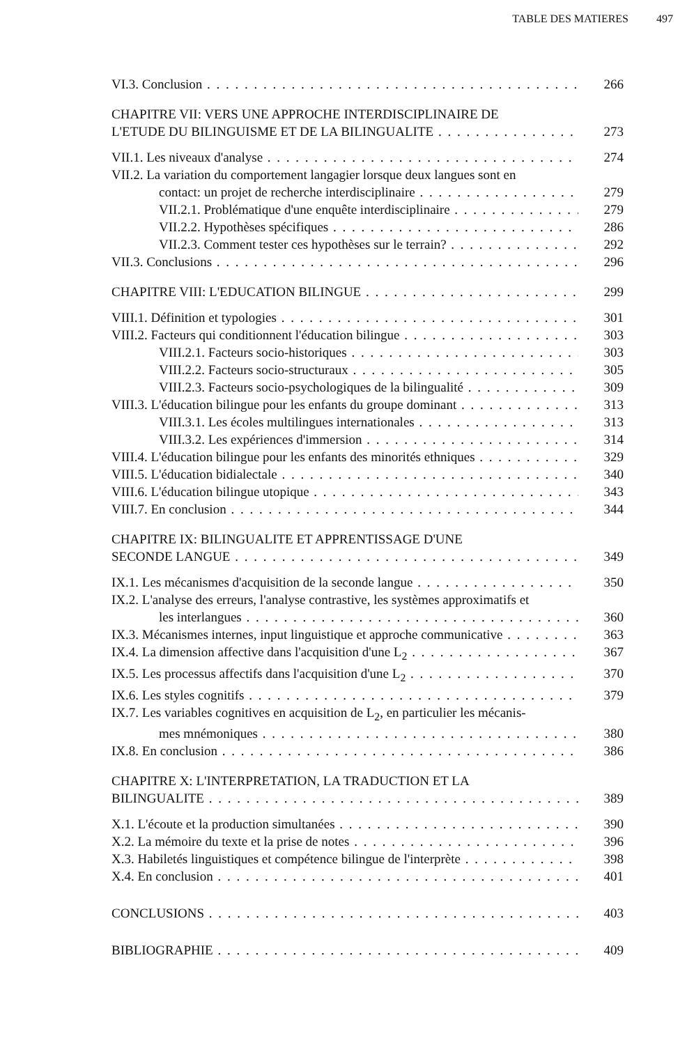TABLE DES MATIERES 497
VI.3. Conclusion 266
CHAPITRE VII: VERS UNE APPROCHE INTERDISCIPLINAIRE DE
L'ETUDE DU BILINGUISME ET DE LA BILINGUALITE 273
VII.1. Les niveaux d'analyse 274
VII.2. La variation du comportement langagier lorsque deux langues sont en
contact: un projet de recherche interdisciplinaire 279
VII.2.1. Problématique d'une enquête interdisciplinaire 279
VII.2.2. Hypothèses spécifiques 286
VII.2.3. Comment tester ces hypothèses sur le terrain? 292
VII.3. Conclusions 296
CHAPITRE VIII: L'EDUCATION BILINGUE 299
VIII.1. Définition et typologies 301
VIII.2. Facteurs qui conditionnent l'éducation bilingue 303
VIII.2.1. Facteurs socio-historiques 303
VIII.2.2. Facteurs socio-structuraux 305
VIII.2.3. Facteurs socio-psychologiques de la bilingualité 309
VIII.3. L'éducation bilingue pour les enfants du groupe dominant 313
VIII.3.1. Les écoles multilingues internationales 313
VIII.3.2. Les expériences d'immersion 314
VIII.4. L'éducation bilingue pour les enfants des minorités ethniques 329
VIII.5. L'éducation bidialectale 340
VIII.6. L'éducation bilingue utopique 343
VIII.7. En conclusion 344
CHAPITRE IX: BILINGUALITE ET APPRENTISSAGE D'UNE
SECONDE LANGUE 349
IX.1. Les mécanismes d'acquisition de la seconde langue 350
IX.2. L'analyse des erreurs, l'analyse contrastive, les systèmes approximatifs et
les interlangues 360
IX.3. Mécanismes internes, input linguistique et approche communicative 363
IX.4. La dimension affective dans l'acquisition d'une L<sub>2</sub> 367
IX.5. Les processus affectifs dans l'acquisition d'une L<sub>2</sub> 370
IX.6. Les styles cognitifs 379
IX.7. Les variables cognitives en acquisition de L<sub>2</sub>, en particulier les mécanis-
mes mnémoniques 380
IX.8. En conclusion 386
CHAPITRE X: L'INTERPRETATION, LA TRADUCTION ET LA
BILINGUALITE 389
X.1. L'écoute et la production simultanées 390
X.2. La mémoire du texte et la prise de notes 396
X.3. Habiletés linguistiques et compétence bilingue de l'interprète 398
X.4. En conclusion 401
CONCLUSIONS 403
BIBLIOGRAPHIE 409